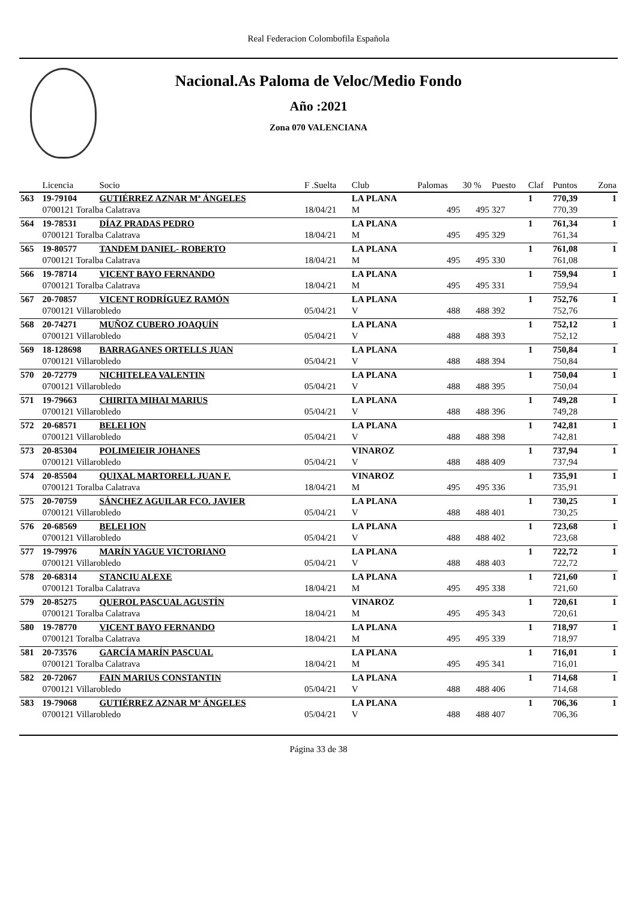Real Federacion Colombofila Española
Nacional.As Paloma de Veloc/Medio Fondo
Año :2021
Zona 070 VALENCIANA
| | Licencia | Socio | F .Suelta | Club | Palomas | 30 % | Puesto | Claf | Puntos | Zona |
| --- | --- | --- | --- | --- | --- | --- | --- | --- | --- | --- |
| 563 | 19-79104 | GUTIÉRREZ AZNAR Mª ÁNGELES | | LA PLANA | | | | 1 | 770,39 | 1 |
| | 0700121 Toralba Calatrava | | 18/04/21 | M | 495 | 495 | 327 | | 770,39 | |
| 564 | 19-78531 | DÍAZ PRADAS PEDRO | | LA PLANA | | | | 1 | 761,34 | 1 |
| | 0700121 Toralba Calatrava | | 18/04/21 | M | 495 | 495 | 329 | | 761,34 | |
| 565 | 19-80577 | TANDEM DANIEL- ROBERTO | | LA PLANA | | | | 1 | 761,08 | 1 |
| | 0700121 Toralba Calatrava | | 18/04/21 | M | 495 | 495 | 330 | | 761,08 | |
| 566 | 19-78714 | VICENT BAYO FERNANDO | | LA PLANA | | | | 1 | 759,94 | 1 |
| | 0700121 Toralba Calatrava | | 18/04/21 | M | 495 | 495 | 331 | | 759,94 | |
| 567 | 20-70857 | VICENT RODRÍGUEZ RAMÓN | | LA PLANA | | | | 1 | 752,76 | 1 |
| | 0700121 Villarobledo | | 05/04/21 | V | 488 | 488 | 392 | | 752,76 | |
| 568 | 20-74271 | MUÑOZ CUBERO JOAQUÍN | | LA PLANA | | | | 1 | 752,12 | 1 |
| | 0700121 Villarobledo | | 05/04/21 | V | 488 | 488 | 393 | | 752,12 | |
| 569 | 18-128698 | BARRAGANES ORTELLS JUAN | | LA PLANA | | | | 1 | 750,84 | 1 |
| | 0700121 Villarobledo | | 05/04/21 | V | 488 | 488 | 394 | | 750,84 | |
| 570 | 20-72779 | NICHITELEA VALENTIN | | LA PLANA | | | | 1 | 750,04 | 1 |
| | 0700121 Villarobledo | | 05/04/21 | V | 488 | 488 | 395 | | 750,04 | |
| 571 | 19-79663 | CHIRITA MIHAI MARIUS | | LA PLANA | | | | 1 | 749,28 | 1 |
| | 0700121 Villarobledo | | 05/04/21 | V | 488 | 488 | 396 | | 749,28 | |
| 572 | 20-68571 | BELEI ION | | LA PLANA | | | | 1 | 742,81 | 1 |
| | 0700121 Villarobledo | | 05/04/21 | V | 488 | 488 | 398 | | 742,81 | |
| 573 | 20-85304 | POLIMEIEIR JOHANES | | VINAROZ | | | | 1 | 737,94 | 1 |
| | 0700121 Villarobledo | | 05/04/21 | V | 488 | 488 | 409 | | 737,94 | |
| 574 | 20-85504 | QUIXAL MARTORELL JUAN F. | | VINAROZ | | | | 1 | 735,91 | 1 |
| | 0700121 Toralba Calatrava | | 18/04/21 | M | 495 | 495 | 336 | | 735,91 | |
| 575 | 20-70759 | SÁNCHEZ AGUILAR FCO. JAVIER | | LA PLANA | | | | 1 | 730,25 | 1 |
| | 0700121 Villarobledo | | 05/04/21 | V | 488 | 488 | 401 | | 730,25 | |
| 576 | 20-68569 | BELEI ION | | LA PLANA | | | | 1 | 723,68 | 1 |
| | 0700121 Villarobledo | | 05/04/21 | V | 488 | 488 | 402 | | 723,68 | |
| 577 | 19-79976 | MARÍN YAGUE VICTORIANO | | LA PLANA | | | | 1 | 722,72 | 1 |
| | 0700121 Villarobledo | | 05/04/21 | V | 488 | 488 | 403 | | 722,72 | |
| 578 | 20-68314 | STANCIU ALEXE | | LA PLANA | | | | 1 | 721,60 | 1 |
| | 0700121 Toralba Calatrava | | 18/04/21 | M | 495 | 495 | 338 | | 721,60 | |
| 579 | 20-85275 | QUEROL PASCUAL AGUSTÍN | | VINAROZ | | | | 1 | 720,61 | 1 |
| | 0700121 Toralba Calatrava | | 18/04/21 | M | 495 | 495 | 343 | | 720,61 | |
| 580 | 19-78770 | VICENT BAYO FERNANDO | | LA PLANA | | | | 1 | 718,97 | 1 |
| | 0700121 Toralba Calatrava | | 18/04/21 | M | 495 | 495 | 339 | | 718,97 | |
| 581 | 20-73576 | GARCÍA MARÍN PASCUAL | | LA PLANA | | | | 1 | 716,01 | 1 |
| | 0700121 Toralba Calatrava | | 18/04/21 | M | 495 | 495 | 341 | | 716,01 | |
| 582 | 20-72067 | FAIN MARIUS CONSTANTIN | | LA PLANA | | | | 1 | 714,68 | 1 |
| | 0700121 Villarobledo | | 05/04/21 | V | 488 | 488 | 406 | | 714,68 | |
| 583 | 19-79068 | GUTIÉRREZ AZNAR Mª ÁNGELES | | LA PLANA | | | | 1 | 706,36 | 1 |
| | 0700121 Villarobledo | | 05/04/21 | V | 488 | 488 | 407 | | 706,36 | |
Página 33 de 38